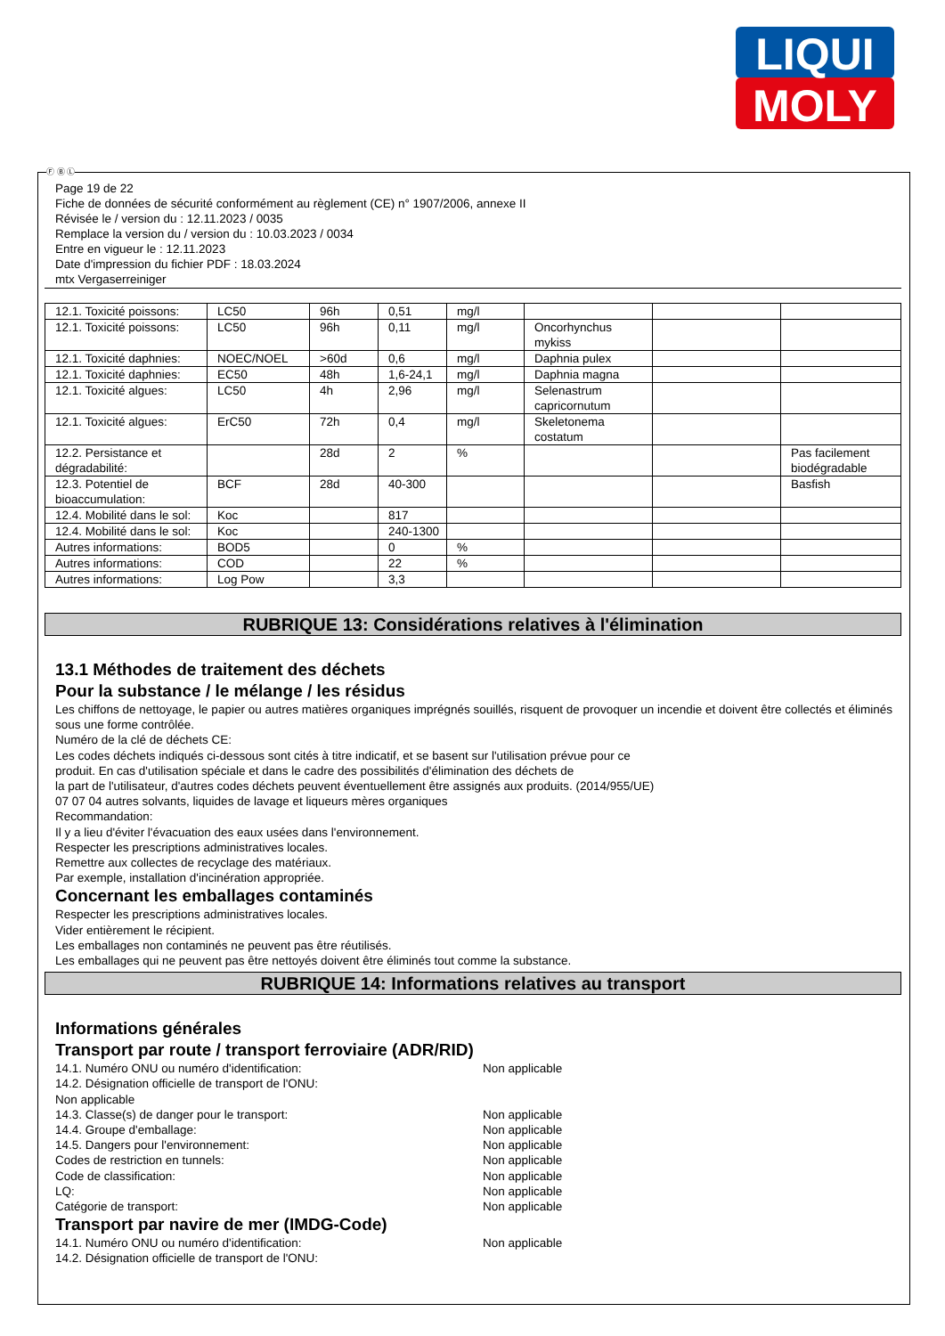LIQUI
MOLY
Ⓕ Ⓑ Ⓛ
Page 19 de 22
Fiche de données de sécurité conformément au règlement (CE) n° 1907/2006, annexe II
Révisée le / version du : 12.11.2023 / 0035
Remplace la version du / version du : 10.03.2023 / 0034
Entre en vigueur le : 12.11.2023
Date d'impression du fichier PDF : 18.03.2024
mtx Vergaserreiniger
| 12.1. Toxicité poissons: | LC50 | 96h | 0,51 | mg/l | | | |
| 12.1. Toxicité poissons: | LC50 | 96h | 0,11 | mg/l | Oncorhynchus mykiss | | |
| 12.1. Toxicité daphnies: | NOEC/NOEL | >60d | 0,6 | mg/l | Daphnia pulex | | |
| 12.1. Toxicité daphnies: | EC50 | 48h | 1,6-24,1 | mg/l | Daphnia magna | | |
| 12.1. Toxicité algues: | LC50 | 4h | 2,96 | mg/l | Selenastrum capricornutum | | |
| 12.1. Toxicité algues: | ErC50 | 72h | 0,4 | mg/l | Skeletonema costatum | | |
| 12.2. Persistance et dégradabilité: | | 28d | 2 | % | | | Pas facilement biodégradable |
| 12.3. Potentiel de bioaccumulation: | BCF | 28d | 40-300 | | | | Basfish |
| 12.4. Mobilité dans le sol: | Koc | | 817 | | | | |
| 12.4. Mobilité dans le sol: | Koc | | 240-1300 | | | | |
| Autres informations: | BOD5 | | 0 | % | | | |
| Autres informations: | COD | | 22 | % | | | |
| Autres informations: | Log Pow | | 3,3 | | | | |
RUBRIQUE 13: Considérations relatives à l'élimination
13.1 Méthodes de traitement des déchets
Pour la substance / le mélange / les résidus
Les chiffons de nettoyage, le papier ou autres matières organiques imprégnés souillés, risquent de provoquer un incendie et doivent être collectés et éliminés sous une forme contrôlée.
Numéro de la clé de déchets CE:
Les codes déchets indiqués ci-dessous sont cités à titre indicatif, et se basent sur l'utilisation prévue pour ce
produit. En cas d'utilisation spéciale et dans le cadre des possibilités d'élimination des déchets de
la part de l'utilisateur, d'autres codes déchets peuvent éventuellement être assignés aux produits. (2014/955/UE)
07 07 04 autres solvants, liquides de lavage et liqueurs mères organiques
Recommandation:
Il y a lieu d'éviter l'évacuation des eaux usées dans l'environnement.
Respecter les prescriptions administratives locales.
Remettre aux collectes de recyclage des matériaux.
Par exemple, installation d'incinération appropriée.
Concernant les emballages contaminés
Respecter les prescriptions administratives locales.
Vider entièrement le récipient.
Les emballages non contaminés ne peuvent pas être réutilisés.
Les emballages qui ne peuvent pas être nettoyés doivent être éliminés tout comme la substance.
RUBRIQUE 14: Informations relatives au transport
Informations générales
Transport par route / transport ferroviaire (ADR/RID)
14.1. Numéro ONU ou numéro d'identification: Non applicable
14.2. Désignation officielle de transport de l'ONU:
Non applicable
14.3. Classe(s) de danger pour le transport: Non applicable
14.4. Groupe d'emballage: Non applicable
14.5. Dangers pour l'environnement: Non applicable
Codes de restriction en tunnels: Non applicable
Code de classification: Non applicable
LQ: Non applicable
Catégorie de transport: Non applicable
Transport par navire de mer (IMDG-Code)
14.1. Numéro ONU ou numéro d'identification: Non applicable
14.2. Désignation officielle de transport de l'ONU: